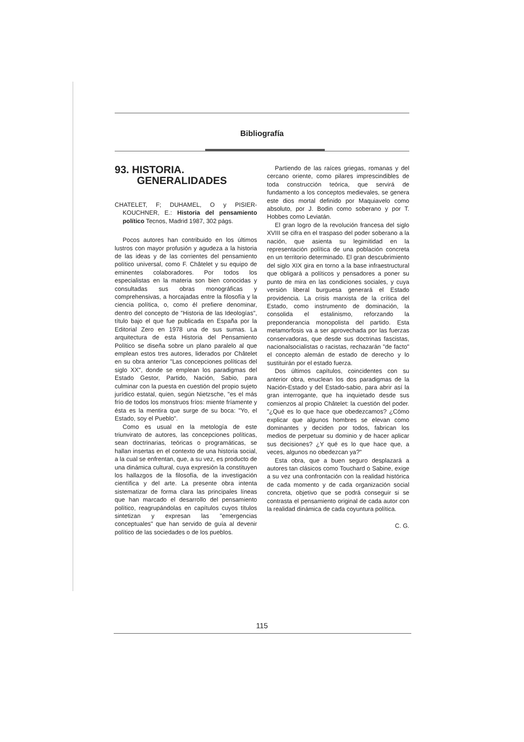Bibliografía
93. HISTORIA.
GENERALIDADES
CHATELET, F; DUHAMEL, O y PISIER-KOUCHNER, E.: Historia del pensamiento político Tecnos, Madrid 1987, 302 págs.
Pocos autores han contribuido en los últimos lustros con mayor profusión y agudeza a la historia de las ideas y de las corrientes del pensamiento político universal, como F. Châtelet y su equipo de eminentes colaboradores. Por todos los especialistas en la materia son bien conocidas y consultadas sus obras monográficas y comprehensivas, a horcajadas entre la filosofía y la ciencia política, o, como él prefiere denominar, dentro del concepto de "Historia de las Ideologías", título bajo el que fue publicada en España por la Editorial Zero en 1978 una de sus sumas. La arquitectura de esta Historia del Pensamiento Político se diseña sobre un plano paralelo al que emplean estos tres autores, liderados por Châtelet en su obra anterior "Las concepciones políticas del siglo XX", donde se emplean los paradigmas del Estado Gestor, Partido, Nación, Sabio, para culminar con la puesta en cuestión del propio sujeto jurídico estatal, quien, según Nietzsche, "es el más frío de todos los monstruos fríos: miente fríamente y ésta es la mentira que surge de su boca: "Yo, el Estado, soy el Pueblo".
Como es usual en la metología de este triunvirato de autores, las concepciones políticas, sean doctrinarias, teóricas o programáticas, se hallan insertas en el contexto de una historia social, a la cual se enfrentan, que, a su vez, es producto de una dinámica cultural, cuya expresión la constituyen los hallazgos de la filosofía, de la investigación científica y del arte. La presente obra intenta sistematizar de forma clara las principales líneas que han marcado el desarrollo del pensamiento político, reagrupándolas en capítulos cuyos títulos sintetizan y expresan las "emergencias conceptuales" que han servido de guía al devenir político de las sociedades o de los pueblos.
Partiendo de las raíces griegas, romanas y del cercano oriente, como pilares imprescindibles de toda construcción teórica, que servirá de fundamento a los conceptos medievales, se genera este dios mortal definido por Maquiavelo como absoluto, por J. Bodin como soberano y por T. Hobbes como Leviatán.
El gran logro de la revolución francesa del siglo XVIII se cifra en el traspaso del poder soberano a la nación, que asienta su legimitidad en la representación política de una población concreta en un territorio determinado. El gran descubrimiento del siglo XIX gira en torno a la base infraestructural que obligará a políticos y pensadores a poner su punto de mira en las condiciones sociales, y cuya versión liberal burguesa generará el Estado providencia. La crisis marxista de la crítica del Estado, como instrumento de dominación, la consolida el estalinismo, reforzando la preponderancia monopolista del partido. Esta metamorfosis va a ser aprovechada por las fuerzas conservadoras, que desde sus doctrinas fascistas, nacionalsocialistas o racistas, rechazarán "de facto" el concepto alemán de estado de derecho y lo sustituirán por el estado fuerza.
Dos últimos capítulos, coincidentes con su anterior obra, enuclean los dos paradigmas de la Nación-Estado y del Estado-sabio, para abrir así la gran interrogante, que ha inquietado desde sus comienzos al propio Châtelet: la cuestión del poder. "¿Qué es lo que hace que obedezcamos? ¿Cómo explicar que algunos hombres se elevan como dominantes y deciden por todos, fabrican los medios de perpetuar su dominio y de hacer aplicar sus decisiones? ¿Y qué es lo que hace que, a veces, algunos no obedezcan ya?"
Esta obra, que a buen seguro desplazará a autores tan clásicos como Touchard o Sabine, exige a su vez una confrontación con la realidad histórica de cada momento y de cada organización social concreta, objetivo que se podrá conseguir si se contrasta el pensamiento original de cada autor con la realidad dinámica de cada coyuntura política.
C. G.
115